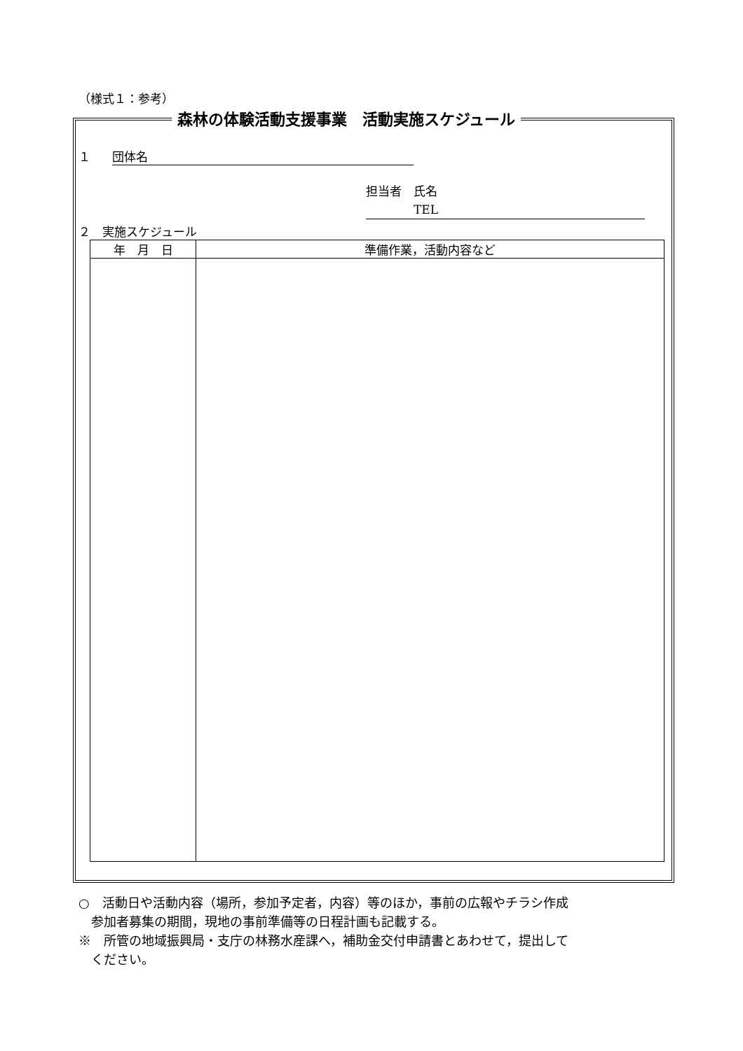（様式１：参考）
森林の体験活動支援事業　活動実施スケジュール
１　団体名
担当者　氏名
　　　　TEL
２　実施スケジュール
| 年 月 日 | 準備作業，活動内容など |
| --- | --- |
○　活動日や活動内容（場所，参加予定者，内容）等のほか，事前の広報やチラシ作成
　参加者募集の期間，現地の事前準備等の日程計画も記載する。
※　所管の地域振興局・支庁の林務水産課へ，補助金交付申請書とあわせて，提出して
　ください。